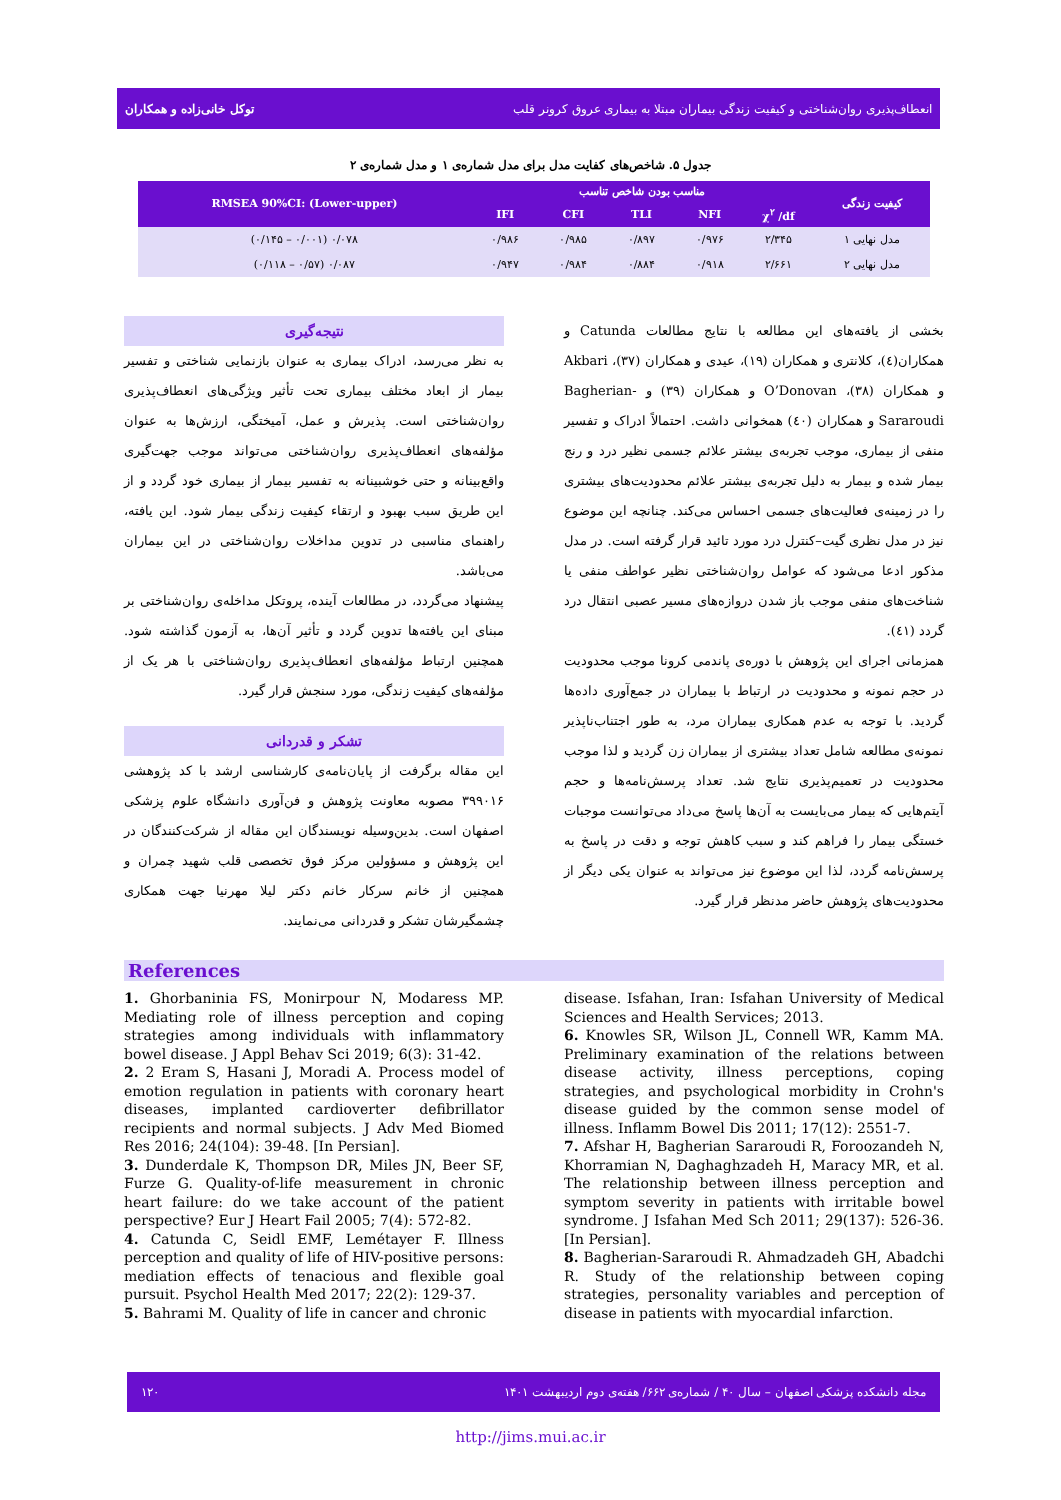انعطاف‌پذیری روان‌شناختی و کیفیت زندگی بیماران مبتلا به بیماری عروق کرونر قلب توکل خانی‌زاده و همکاران
جدول ۵. شاخص‌های کفایت مدل برای مدل شماره‌ی ۱ و مدل شماره‌ی ۲
| کیفیت زندگی | مناسب بودن شاخص تناسب | | | | | RMSEA 90%CI: (Lower-upper) |
| --- | --- | --- | --- | --- | --- | --- |
| | χ<sup>۲</sup> /df | NFI | TLI | CFI | IFI | |
| مدل نهایی ۱ | ۲/۳۴۵ | ۰/۹۷۶ | ۰/۸۹۷ | ۰/۹۸۵ | ۰/۹۸۶ | ۰/۰۷۸ (۰/۰۰۱ – ۰/۱۴۵) |
| مدل نهایی ۲ | ۲/۶۶۱ | ۰/۹۱۸ | ۰/۸۸۴ | ۰/۹۸۴ | ۰/۹۴۷ | ۰/۰۸۷ (۰/۵۷ – ۰/۱۱۸) |
بخشی از یافته‌های این مطالعه با نتایج مطالعات Catunda و همکاران(٤)، کلانتری و همکاران (۱۹)، عیدی و همکاران (۳۷)، Akbari و همکاران (۳۸)، O’Donovan و همکاران (۳۹) و Bagherian-Sararoudi و همکاران (٤٠) همخوانی داشت. احتمالاً ادراک و تفسیر منفی از بیماری، موجب تجربه‌ی بیشتر علائم جسمی نظیر درد و رنج بیمار شده و بیمار به دلیل تجربه‌ی بیشتر علائم محدودیت‌های بیشتری را در زمینه‌ی فعالیت‌های جسمی احساس می‌کند. چنانچه این موضوع نیز در مدل نظری گیت–کنترل درد مورد تائید قرار گرفته است. در مدل مذکور ادعا می‌شود که عوامل روان‌شناختی نظیر عواطف منفی یا شناخت‌های منفی موجب باز شدن دروازه‌های مسیر عصبی انتقال درد گردد (٤١).
همزمانی اجرای این پژوهش با دوره‌ی پاندمی کرونا موجب محدودیت در حجم نمونه و محدودیت در ارتباط با بیماران در جمع‌آوری داده‌ها گردید. با توجه به عدم همکاری بیماران مرد، به طور اجتناب‌ناپذیر نمونه‌ی مطالعه شامل تعداد بیشتری از بیماران زن گردید و لذا موجب محدودیت در تعمیم‌پذیری نتایج شد. تعداد پرسش‌نامه‌ها و حجم آیتم‌هایی که بیمار می‌بایست به آن‌ها پاسخ می‌داد می‌توانست موجبات خستگی بیمار را فراهم کند و سبب کاهش توجه و دقت در پاسخ به پرسش‌نامه گردد، لذا این موضوع نیز می‌تواند به عنوان یکی دیگر از محدودیت‌های پژوهش حاضر مدنظر قرار گیرد.
نتیجه‌گیری
به نظر می‌رسد، ادراک بیماری به عنوان بازنمایی شناختی و تفسیر بیمار از ابعاد مختلف بیماری تحت تأثیر ویژگی‌های انعطاف‌پذیری روان‌شناختی است. پذیرش و عمل، آمیختگی، ارزش‌ها به عنوان مؤلفه‌های انعطاف‌پذیری روان‌شناختی می‌تواند موجب جهت‌گیری واقع‌بینانه و حتی خوشبینانه به تفسیر بیمار از بیماری خود گردد و از این طریق سبب بهبود و ارتقاء کیفیت زندگی بیمار شود. این یافته، راهنمای مناسبی در تدوین مداخلات روان‌شناختی در این بیماران می‌باشد.
پیشنهاد می‌گردد، در مطالعات آینده، پروتکل مداخله‌ی روان‌شناختی بر مبنای این یافته‌ها تدوین گردد و تأثیر آن‌ها، به آزمون گذاشته شود. همچنین ارتباط مؤلفه‌های انعطاف‌پذیری روان‌شناختی با هر یک از مؤلفه‌های کیفیت زندگی، مورد سنجش قرار گیرد.
تشکر و قدردانی
این مقاله برگرفت از پایان‌نامه‌ی کارشناسی ارشد با کد پژوهشی ۳۹۹۰۱۶ مصوبه معاونت پژوهش و فن‌آوری دانشگاه علوم پزشکی اصفهان است. بدین‌وسیله نویسندگان این مقاله از شرکت‌کنندگان در این پژوهش و مسؤولین مرکز فوق تخصصی قلب شهید چمران و همچنین از خانم سرکار خانم دکتر لیلا مهرنیا جهت همکاری چشمگیرشان تشکر و قدردانی می‌نمایند.
References
1. Ghorbaninia FS, Monirpour N, Modaress MP. Mediating role of illness perception and coping strategies among individuals with inflammatory bowel disease. J Appl Behav Sci 2019; 6(3): 31-42.
2. 2 Eram S, Hasani J, Moradi A. Process model of emotion regulation in patients with coronary heart diseases, implanted cardioverter defibrillator recipients and normal subjects. J Adv Med Biomed Res 2016; 24(104): 39-48. [In Persian].
3. Dunderdale K, Thompson DR, Miles JN, Beer SF, Furze G. Quality-of-life measurement in chronic heart failure: do we take account of the patient perspective? Eur J Heart Fail 2005; 7(4): 572-82.
4. Catunda C, Seidl EMF, Lemétayer F. Illness perception and quality of life of HIV-positive persons: mediation effects of tenacious and flexible goal pursuit. Psychol Health Med 2017; 22(2): 129-37.
5. Bahrami M. Quality of life in cancer and chronic
disease. Isfahan, Iran: Isfahan University of Medical Sciences and Health Services; 2013.
6. Knowles SR, Wilson JL, Connell WR, Kamm MA. Preliminary examination of the relations between disease activity, illness perceptions, coping strategies, and psychological morbidity in Crohn's disease guided by the common sense model of illness. Inflamm Bowel Dis 2011; 17(12): 2551-7.
7. Afshar H, Bagherian Sararoudi R, Foroozandeh N, Khorramian N, Daghaghzadeh H, Maracy MR, et al. The relationship between illness perception and symptom severity in patients with irritable bowel syndrome. J Isfahan Med Sch 2011; 29(137): 526-36. [In Persian].
8. Bagherian-Sararoudi R. Ahmadzadeh GH, Abadchi R. Study of the relationship between coping strategies, personality variables and perception of disease in patients with myocardial infarction.
مجله دانشکده پزشکی اصفهان – سال ۴۰ / شماره‌ی ۶۶۲/ هفته‌ی دوم اردیبهشت ۱۴۰۱ ۱۲۰
http://jims.mui.ac.ir